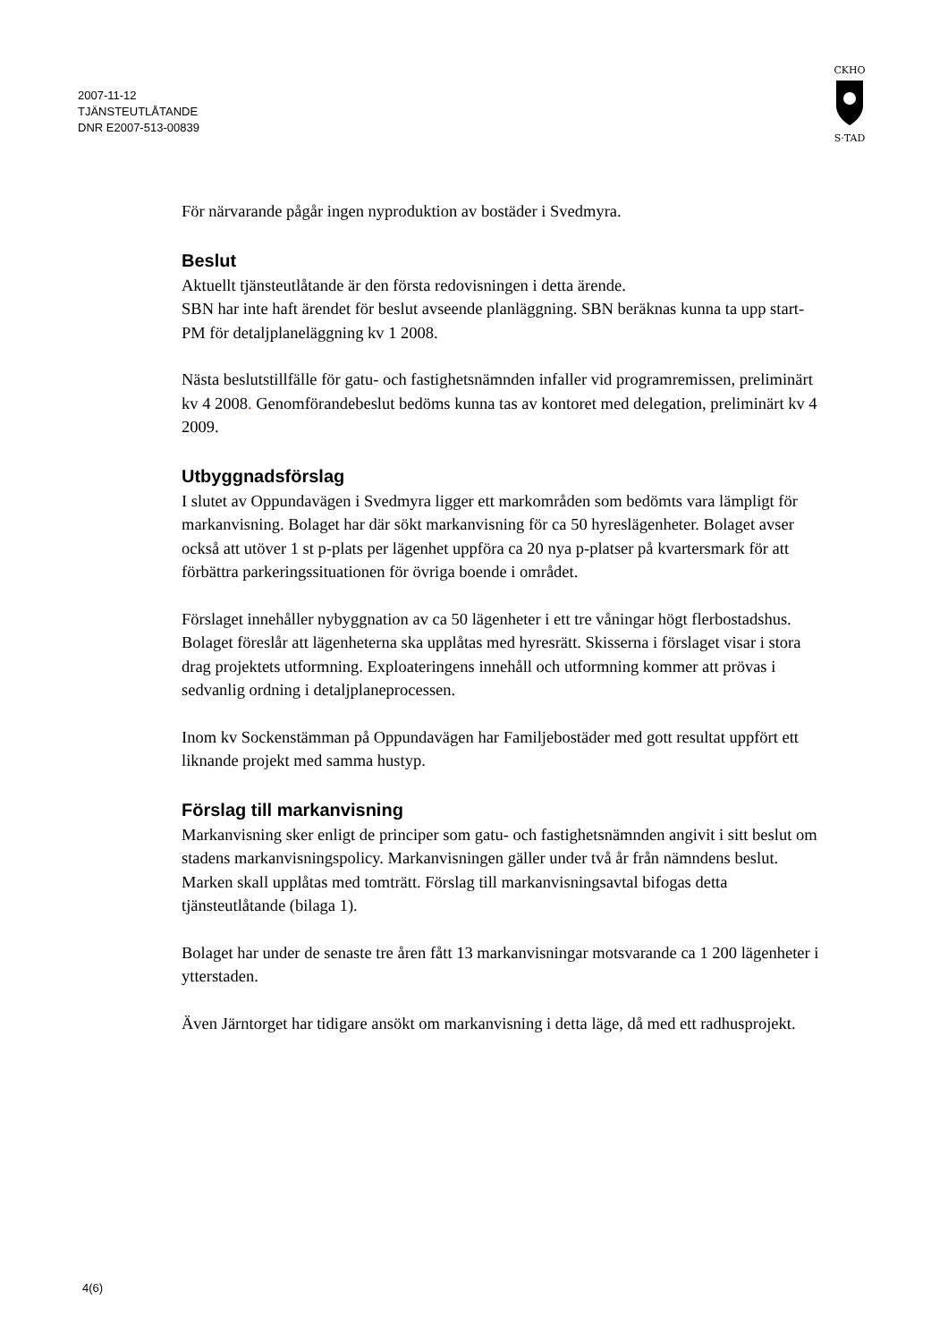2007-11-12
TJÄNSTEUTLÅTANDE
DNR E2007-513-00839
CKHO
S·TAD
För närvarande pågår ingen nyproduktion av bostäder i Svedmyra.
Beslut
Aktuellt tjänsteutlåtande är den första redovisningen i detta ärende.
SBN har inte haft ärendet för beslut avseende planläggning. SBN beräknas kunna ta upp start-PM för detaljplaneläggning kv 1 2008.
Nästa beslutstillfälle för gatu- och fastighetsnämnden infaller vid programremissen, preliminärt kv 4 2008. Genomförandebeslut bedöms kunna tas av kontoret med delegation, preliminärt kv 4 2009.
Utbyggnadsförslag
I slutet av Oppundavägen i Svedmyra ligger ett markområden som bedömts vara lämpligt för markanvisning. Bolaget har där sökt markanvisning för ca 50 hyreslägenheter. Bolaget avser också att utöver 1 st p-plats per lägenhet uppföra ca 20 nya p-platser på kvartersmark för att förbättra parkeringssituationen för övriga boende i området.
Förslaget innehåller nybyggnation av ca 50 lägenheter i ett tre våningar högt flerbostadshus. Bolaget föreslår att lägenheterna ska upplåtas med hyresrätt. Skisserna i förslaget visar i stora drag projektets utformning. Exploateringens innehåll och utformning kommer att prövas i sedvanlig ordning i detaljplaneprocessen.
Inom kv Sockenstämman på Oppundavägen har Familjebostäder med gott resultat uppfört ett liknande projekt med samma hustyp.
Förslag till markanvisning
Markanvisning sker enligt de principer som gatu- och fastighetsnämnden angivit i sitt beslut om stadens markanvisningspolicy. Markanvisningen gäller under två år från nämndens beslut. Marken skall upplåtas med tomträtt. Förslag till markanvisningsavtal bifogas detta tjänsteutlåtande (bilaga 1).
Bolaget har under de senaste tre åren fått 13 markanvisningar motsvarande ca 1 200 lägenheter i ytterstaden.
Även Järntorget har tidigare ansökt om markanvisning i detta läge, då med ett radhusprojekt.
4(6)